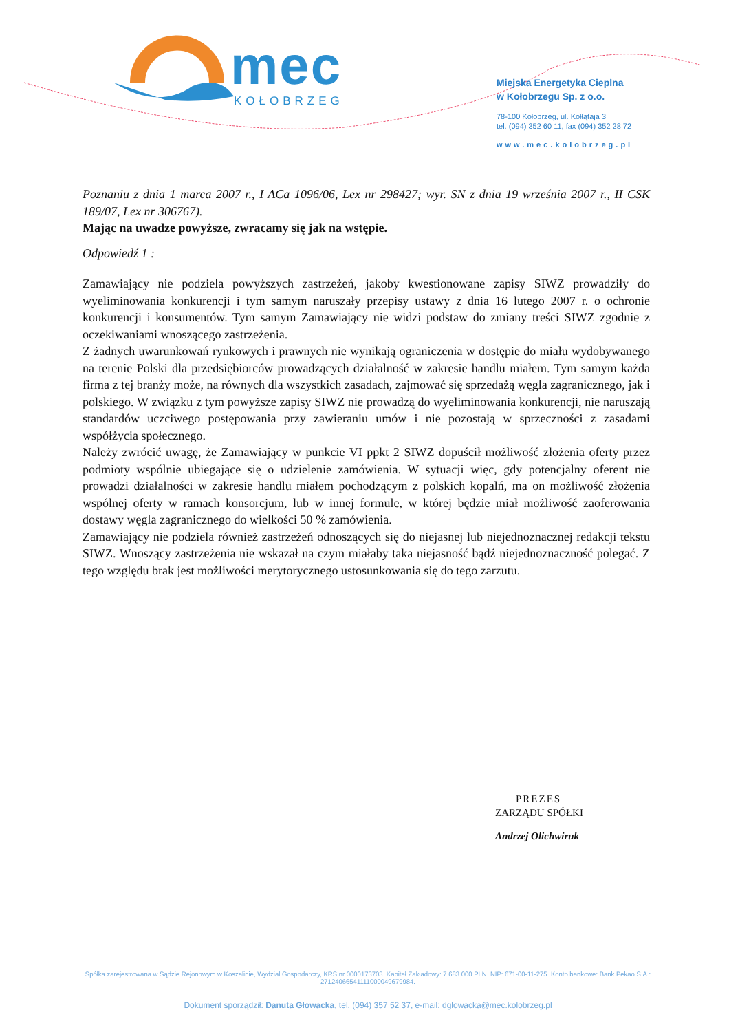mec
KOŁOBRZEG
Miejska Energetyka Cieplna
w Kołobrzegu Sp. z o.o.
78-100 Kołobrzeg, ul. Kołłątaja 3
tel. (094) 352 60 11, fax (094) 352 28 72
www.mec.kolobrzeg.pl
Poznaniu z dnia 1 marca 2007 r., I ACa 1096/06, Lex nr 298427; wyr. SN z dnia 19 września 2007 r., II CSK 189/07, Lex nr 306767).
Mając na uwadze powyższe, zwracamy się jak na wstępie.
Odpowiedź 1 :
Zamawiający nie podziela powyższych zastrzeżeń, jakoby kwestionowane zapisy SIWZ prowadziły do wyeliminowania konkurencji i tym samym naruszały przepisy ustawy z dnia 16 lutego 2007 r. o ochronie konkurencji i konsumentów. Tym samym Zamawiający nie widzi podstaw do zmiany treści SIWZ zgodnie z oczekiwaniami wnoszącego zastrzeżenia.
Z żadnych uwarunkowań rynkowych i prawnych nie wynikają ograniczenia w dostępie do miału wydobywanego na terenie Polski dla przedsiębiorców prowadzących działalność w zakresie handlu miałem. Tym samym każda firma z tej branży może, na równych dla wszystkich zasadach, zajmować się sprzedażą węgla zagranicznego, jak i polskiego. W związku z tym powyższe zapisy SIWZ nie prowadzą do wyeliminowania konkurencji, nie naruszają standardów uczciwego postępowania przy zawieraniu umów i nie pozostają w sprzeczności z zasadami współżycia społecznego.
Należy zwrócić uwagę, że Zamawiający w punkcie VI ppkt 2 SIWZ dopuścił możliwość złożenia oferty przez podmioty wspólnie ubiegające się o udzielenie zamówienia. W sytuacji więc, gdy potencjalny oferent nie prowadzi działalności w zakresie handlu miałem pochodzącym z polskich kopalń, ma on możliwość złożenia wspólnej oferty w ramach konsorcjum, lub w innej formule, w której będzie miał możliwość zaoferowania dostawy węgla zagranicznego do wielkości 50 % zamówienia.
Zamawiający nie podziela również zastrzeżeń odnoszących się do niejasnej lub niejednoznacznej redakcji tekstu SIWZ. Wnoszący zastrzeżenia nie wskazał na czym miałaby taka niejasność bądź niejednoznaczność polegać. Z tego względu brak jest możliwości merytorycznego ustosunkowania się do tego zarzutu.
PREZES
ZARZĄDU SPÓŁKI
Andrzej Olichwiruk
Spółka zarejestrowana w Sądzie Rejonowym w Koszalinie, Wydział Gospodarczy, KRS nr 0000173703. Kapitał Zakładowy: 7 683 000 PLN. NIP: 671-00-11-275. Konto bankowe: Bank Pekao S.A.: 27124066541111000049679984.
Dokument sporządził: Danuta Głowacka, tel. (094) 357 52 37, e-mail: dglowacka@mec.kolobrzeg.pl